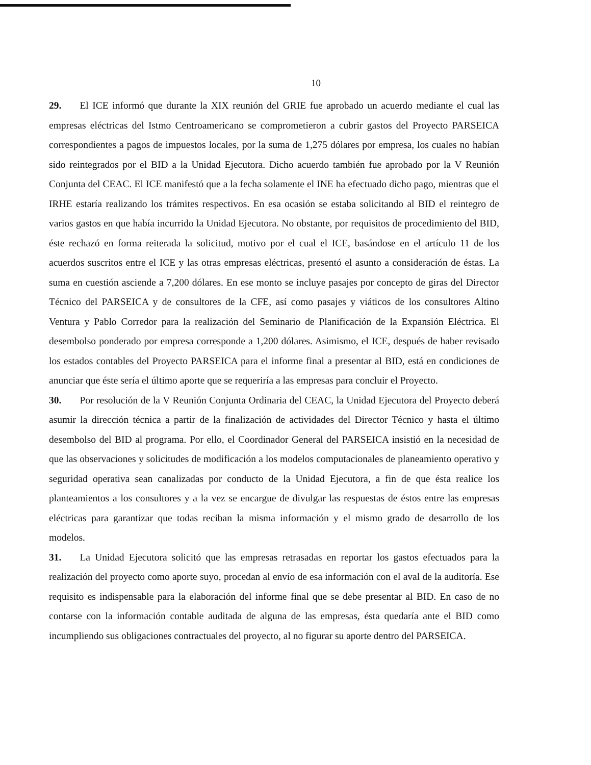10
29. El ICE informó que durante la XIX reunión del GRIE fue aprobado un acuerdo mediante el cual las empresas eléctricas del Istmo Centroamericano se comprometieron a cubrir gastos del Proyecto PARSEICA correspondientes a pagos de impuestos locales, por la suma de 1,275 dólares por empresa, los cuales no habían sido reintegrados por el BID a la Unidad Ejecutora. Dicho acuerdo también fue aprobado por la V Reunión Conjunta del CEAC. El ICE manifestó que a la fecha solamente el INE ha efectuado dicho pago, mientras que el IRHE estaría realizando los trámites respectivos. En esa ocasión se estaba solicitando al BID el reintegro de varios gastos en que había incurrido la Unidad Ejecutora. No obstante, por requisitos de procedimiento del BID, éste rechazó en forma reiterada la solicitud, motivo por el cual el ICE, basándose en el artículo 11 de los acuerdos suscritos entre el ICE y las otras empresas eléctricas, presentó el asunto a consideración de éstas. La suma en cuestión asciende a 7,200 dólares. En ese monto se incluye pasajes por concepto de giras del Director Técnico del PARSEICA y de consultores de la CFE, así como pasajes y viáticos de los consultores Altino Ventura y Pablo Corredor para la realización del Seminario de Planificación de la Expansión Eléctrica. El desembolso ponderado por empresa corresponde a 1,200 dólares. Asimismo, el ICE, después de haber revisado los estados contables del Proyecto PARSEICA para el informe final a presentar al BID, está en condiciones de anunciar que éste sería el último aporte que se requeriría a las empresas para concluir el Proyecto.
30. Por resolución de la V Reunión Conjunta Ordinaria del CEAC, la Unidad Ejecutora del Proyecto deberá asumir la dirección técnica a partir de la finalización de actividades del Director Técnico y hasta el último desembolso del BID al programa. Por ello, el Coordinador General del PARSEICA insistió en la necesidad de que las observaciones y solicitudes de modificación a los modelos computacionales de planeamiento operativo y seguridad operativa sean canalizadas por conducto de la Unidad Ejecutora, a fin de que ésta realice los planteamientos a los consultores y a la vez se encargue de divulgar las respuestas de éstos entre las empresas eléctricas para garantizar que todas reciban la misma información y el mismo grado de desarrollo de los modelos.
31. La Unidad Ejecutora solicitó que las empresas retrasadas en reportar los gastos efectuados para la realización del proyecto como aporte suyo, procedan al envío de esa información con el aval de la auditoría. Ese requisito es indispensable para la elaboración del informe final que se debe presentar al BID. En caso de no contarse con la información contable auditada de alguna de las empresas, ésta quedaría ante el BID como incumpliendo sus obligaciones contractuales del proyecto, al no figurar su aporte dentro del PARSEICA.